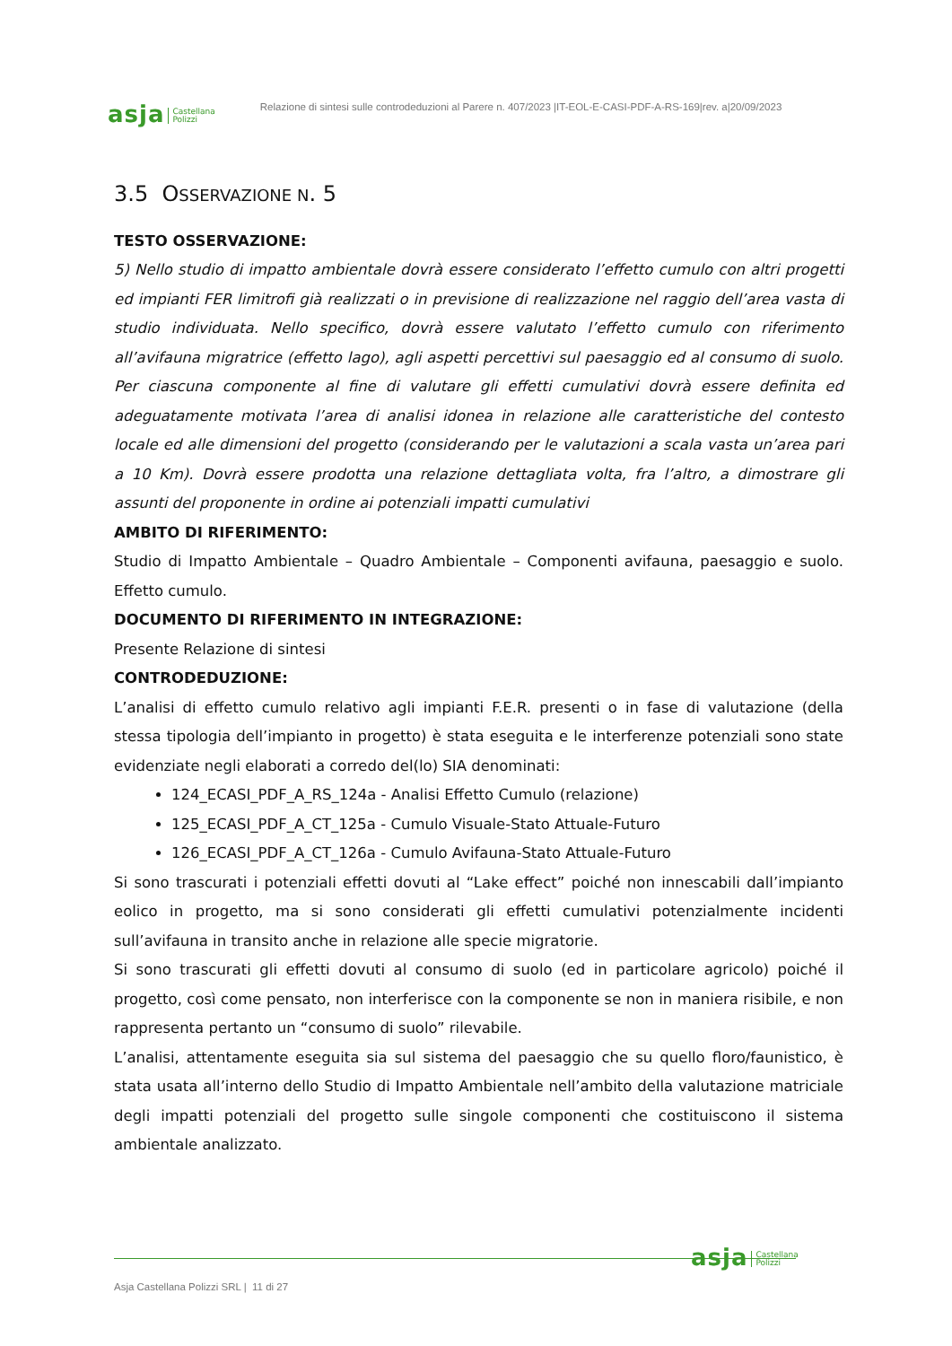asja Castellana
Polizzi Relazione di sintesi sulle controdeduzioni al Parere n. 407/2023 |IT-EOL-E-CASI-PDF-A-RS-169|rev. a|20/09/2023
3.5 OSSERVAZIONE N. 5
TESTO OSSERVAZIONE:
5) Nello studio di impatto ambientale dovrà essere considerato l’effetto cumulo con altri progetti ed impianti FER limitrofi già realizzati o in previsione di realizzazione nel raggio dell’area vasta di studio individuata. Nello specifico, dovrà essere valutato l’effetto cumulo con riferimento all’avifauna migratrice (effetto lago), agli aspetti percettivi sul paesaggio ed al consumo di suolo. Per ciascuna componente al fine di valutare gli effetti cumulativi dovrà essere definita ed adeguatamente motivata l’area di analisi idonea in relazione alle caratteristiche del contesto locale ed alle dimensioni del progetto (considerando per le valutazioni a scala vasta un’area pari a 10 Km). Dovrà essere prodotta una relazione dettagliata volta, fra l’altro, a dimostrare gli assunti del proponente in ordine ai potenziali impatti cumulativi
AMBITO DI RIFERIMENTO:
Studio di Impatto Ambientale – Quadro Ambientale – Componenti avifauna, paesaggio e suolo. Effetto cumulo.
DOCUMENTO DI RIFERIMENTO IN INTEGRAZIONE:
Presente Relazione di sintesi
CONTRODEDUZIONE:
L’analisi di effetto cumulo relativo agli impianti F.E.R. presenti o in fase di valutazione (della stessa tipologia dell’impianto in progetto) è stata eseguita e le interferenze potenziali sono state evidenziate negli elaborati a corredo del(lo) SIA denominati:
124_ECASI_PDF_A_RS_124a - Analisi Effetto Cumulo (relazione)
125_ECASI_PDF_A_CT_125a - Cumulo Visuale-Stato Attuale-Futuro
126_ECASI_PDF_A_CT_126a - Cumulo Avifauna-Stato Attuale-Futuro
Si sono trascurati i potenziali effetti dovuti al “Lake effect” poiché non innescabili dall’impianto eolico in progetto, ma si sono considerati gli effetti cumulativi potenzialmente incidenti sull’avifauna in transito anche in relazione alle specie migratorie.
Si sono trascurati gli effetti dovuti al consumo di suolo (ed in particolare agricolo) poiché il progetto, così come pensato, non interferisce con la componente se non in maniera risibile, e non rappresenta pertanto un “consumo di suolo” rilevabile.
L’analisi, attentamente eseguita sia sul sistema del paesaggio che su quello floro/faunistico, è stata usata all’interno dello Studio di Impatto Ambientale nell’ambito della valutazione matriciale degli impatti potenziali del progetto sulle singole componenti che costituiscono il sistema ambientale analizzato.
asja Castellana
Polizzi
Asja Castellana Polizzi SRL | 11 di 27